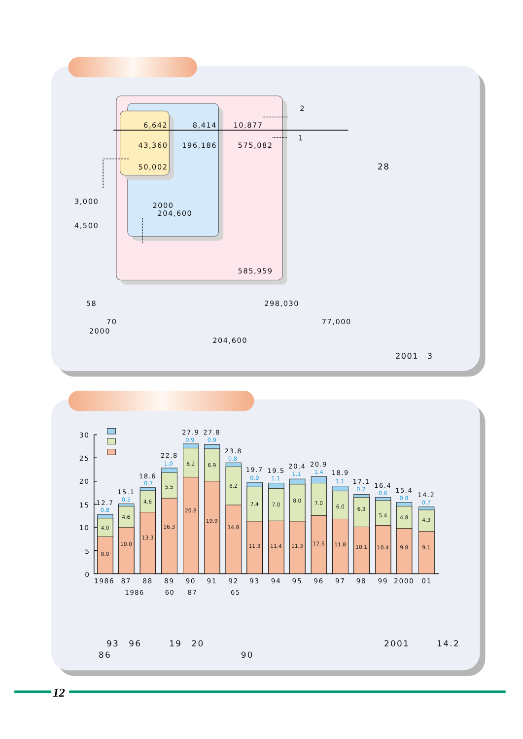2
6,642
8,414
10,877
1
43,360
196,186
575,082
28
50,002
3,000
2000
204,600
4,500
585,959
58
298,030
70
77,000
2000
204,600
2001　3
30
25
20
15
10
5
0
12.7
15.1
18.6
22.8
27.9
27.8
23.8
19.7
19.5
20.4
20.9
18.9
17.1
16.4
15.4
14.2
0.8
0.5
0.7
1.0
0.9
0.9
0.8
0.9
1.1
1.1
1.4
1.1
0.7
0.6
0.8
0.7
4.0
8.0
4.6
10.0
4.6
13.3
5.5
16.3
6.2
20.8
6.9
19.9
8.2
14.8
7.4
11.3
7.0
11.4
8.0
11.3
7.0
12.5
6.0
11.8
6.3
10.1
5.4
10.4
4.8
9.8
4.3
9.1
1986
87
88
89
90
91
92
93
94
95
96
97
98
99
2000
01
1986
60
87
65
93　96
19　20
2001
14.2
86
90
12